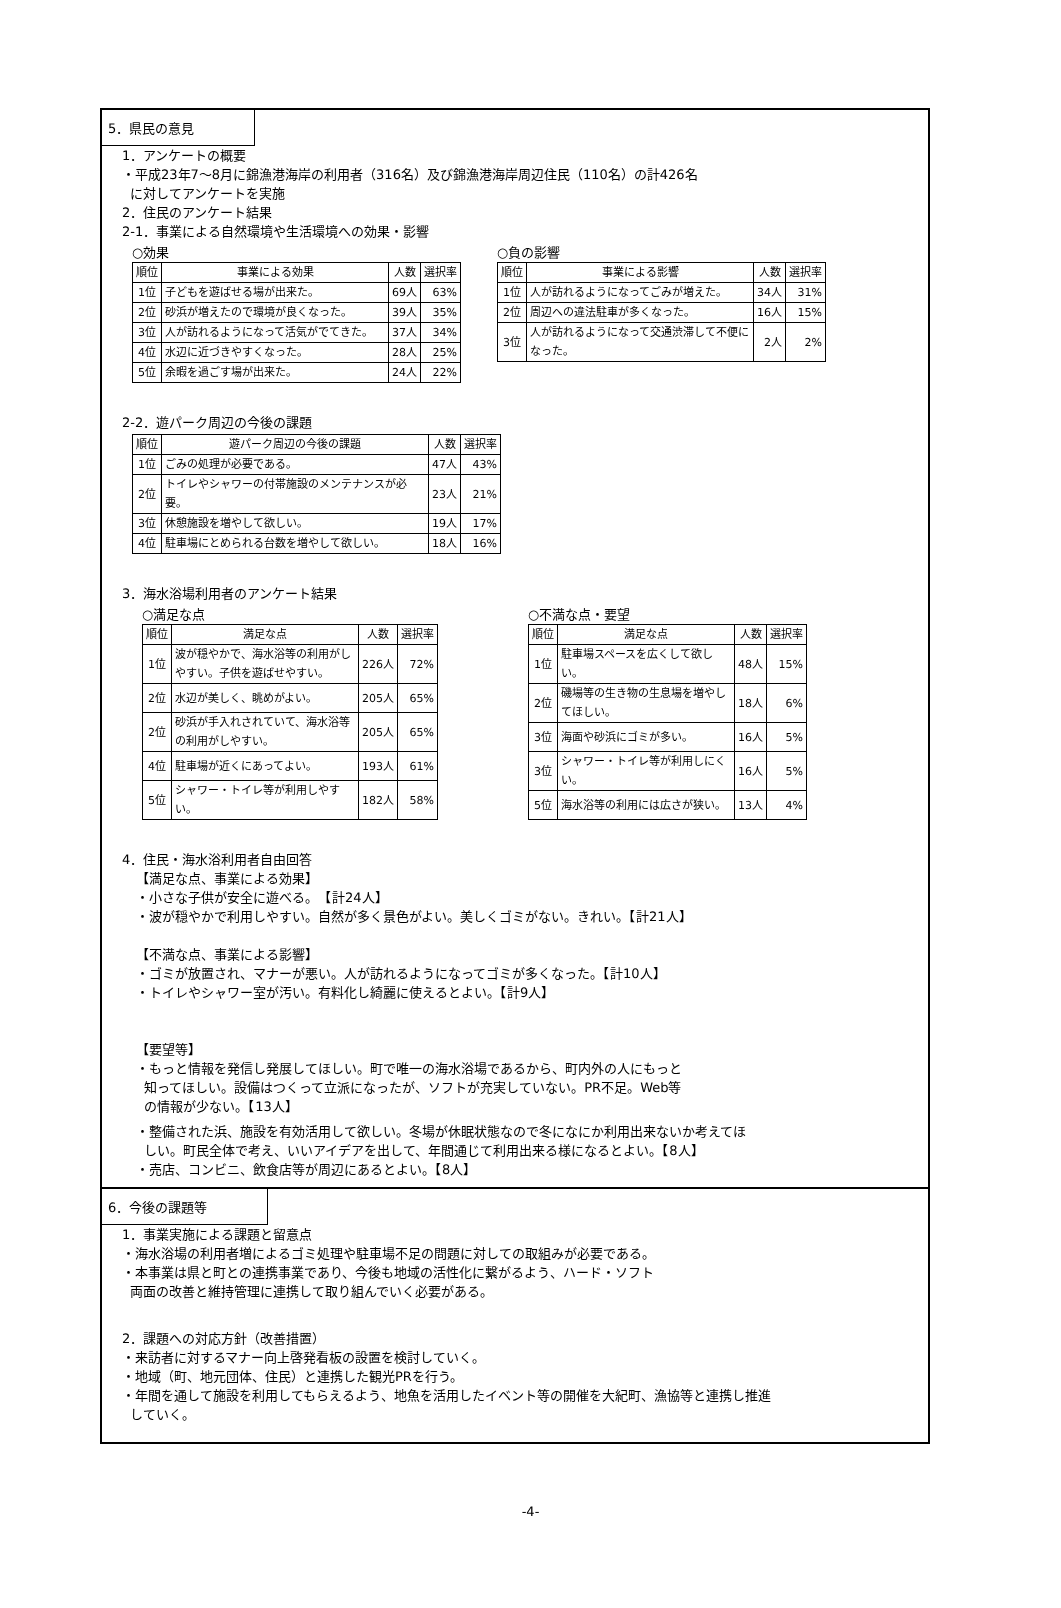5．県民の意見
1．アンケートの概要
・平成23年7～8月に錦漁港海岸の利用者（316名）及び錦漁港海岸周辺住民（110名）の計426名
に対してアンケートを実施
2．住民のアンケート結果
2-1．事業による自然環境や生活環境への効果・影響
○効果
| 順位 | 事業による効果 | 人数 | 選択率 |
| --- | --- | --- | --- |
| 1位 | 子どもを遊ばせる場が出来た。 | 69人 | 63% |
| 2位 | 砂浜が増えたので環境が良くなった。 | 39人 | 35% |
| 3位 | 人が訪れるようになって活気がでてきた。 | 37人 | 34% |
| 4位 | 水辺に近づきやすくなった。 | 28人 | 25% |
| 5位 | 余暇を過ごす場が出来た。 | 24人 | 22% |
○負の影響
| 順位 | 事業による影響 | 人数 | 選択率 |
| --- | --- | --- | --- |
| 1位 | 人が訪れるようになってごみが増えた。 | 34人 | 31% |
| 2位 | 周辺への違法駐車が多くなった。 | 16人 | 15% |
| 3位 | 人が訪れるようになって交通渋滞して不便になった。 | 2人 | 2% |
2-2．遊パーク周辺の今後の課題
| 順位 | 遊パーク周辺の今後の課題 | 人数 | 選択率 |
| --- | --- | --- | --- |
| 1位 | ごみの処理が必要である。 | 47人 | 43% |
| 2位 | トイレやシャワーの付帯施設のメンテナンスが必要。 | 23人 | 21% |
| 3位 | 休憩施設を増やして欲しい。 | 19人 | 17% |
| 4位 | 駐車場にとめられる台数を増やして欲しい。 | 18人 | 16% |
3．海水浴場利用者のアンケート結果
○満足な点
| 順位 | 満足な点 | 人数 | 選択率 |
| --- | --- | --- | --- |
| 1位 | 波が穏やかで、海水浴等の利用がしやすい。子供を遊ばせやすい。 | 226人 | 72% |
| 2位 | 水辺が美しく、眺めがよい。 | 205人 | 65% |
| 2位 | 砂浜が手入れされていて、海水浴等の利用がしやすい。 | 205人 | 65% |
| 4位 | 駐車場が近くにあってよい。 | 193人 | 61% |
| 5位 | シャワー・トイレ等が利用しやすい。 | 182人 | 58% |
○不満な点・要望
| 順位 | 満足な点 | 人数 | 選択率 |
| --- | --- | --- | --- |
| 1位 | 駐車場スペースを広くして欲しい。 | 48人 | 15% |
| 2位 | 磯場等の生き物の生息場を増やしてほしい。 | 18人 | 6% |
| 3位 | 海面や砂浜にゴミが多い。 | 16人 | 5% |
| 3位 | シャワー・トイレ等が利用しにくい。 | 16人 | 5% |
| 5位 | 海水浴等の利用には広さが狭い。 | 13人 | 4% |
4．住民・海水浴利用者自由回答
【満足な点、事業による効果】
・小さな子供が安全に遊べる。　【計24人】
・波が穏やかで利用しやすい。自然が多く景色がよい。美しくゴミがない。きれい。【計21人】
【不満な点、事業による影響】
・ゴミが放置され、マナーが悪い。人が訪れるようになってゴミが多くなった。【計10人】
・トイレやシャワー室が汚い。有料化し綺麗に使えるとよい。【計9人】
【要望等】
・もっと情報を発信し発展してほしい。町で唯一の海水浴場であるから、町内外の人にもっと
知ってほしい。設備はつくって立派になったが、ソフトが充実していない。PR不足。Web等
の情報が少ない。【13人】
・整備された浜、施設を有効活用して欲しい。冬場が休眠状態なので冬になにか利用出来ないか考えてほ
しい。町民全体で考え、いいアイデアを出して、年間通じて利用出来る様になるとよい。【8人】
・売店、コンビニ、飲食店等が周辺にあるとよい。【8人】
6．今後の課題等
1．事業実施による課題と留意点
・海水浴場の利用者増によるゴミ処理や駐車場不足の問題に対しての取組みが必要である。
・本事業は県と町との連携事業であり、今後も地域の活性化に繋がるよう、ハード・ソフト
両面の改善と維持管理に連携して取り組んでいく必要がある。
2．課題への対応方針（改善措置）
・来訪者に対するマナー向上啓発看板の設置を検討していく。
・地域（町、地元団体、住民）と連携した観光PRを行う。
・年間を通して施設を利用してもらえるよう、地魚を活用したイベント等の開催を大紀町、漁協等と連携し推進
していく。
-4-